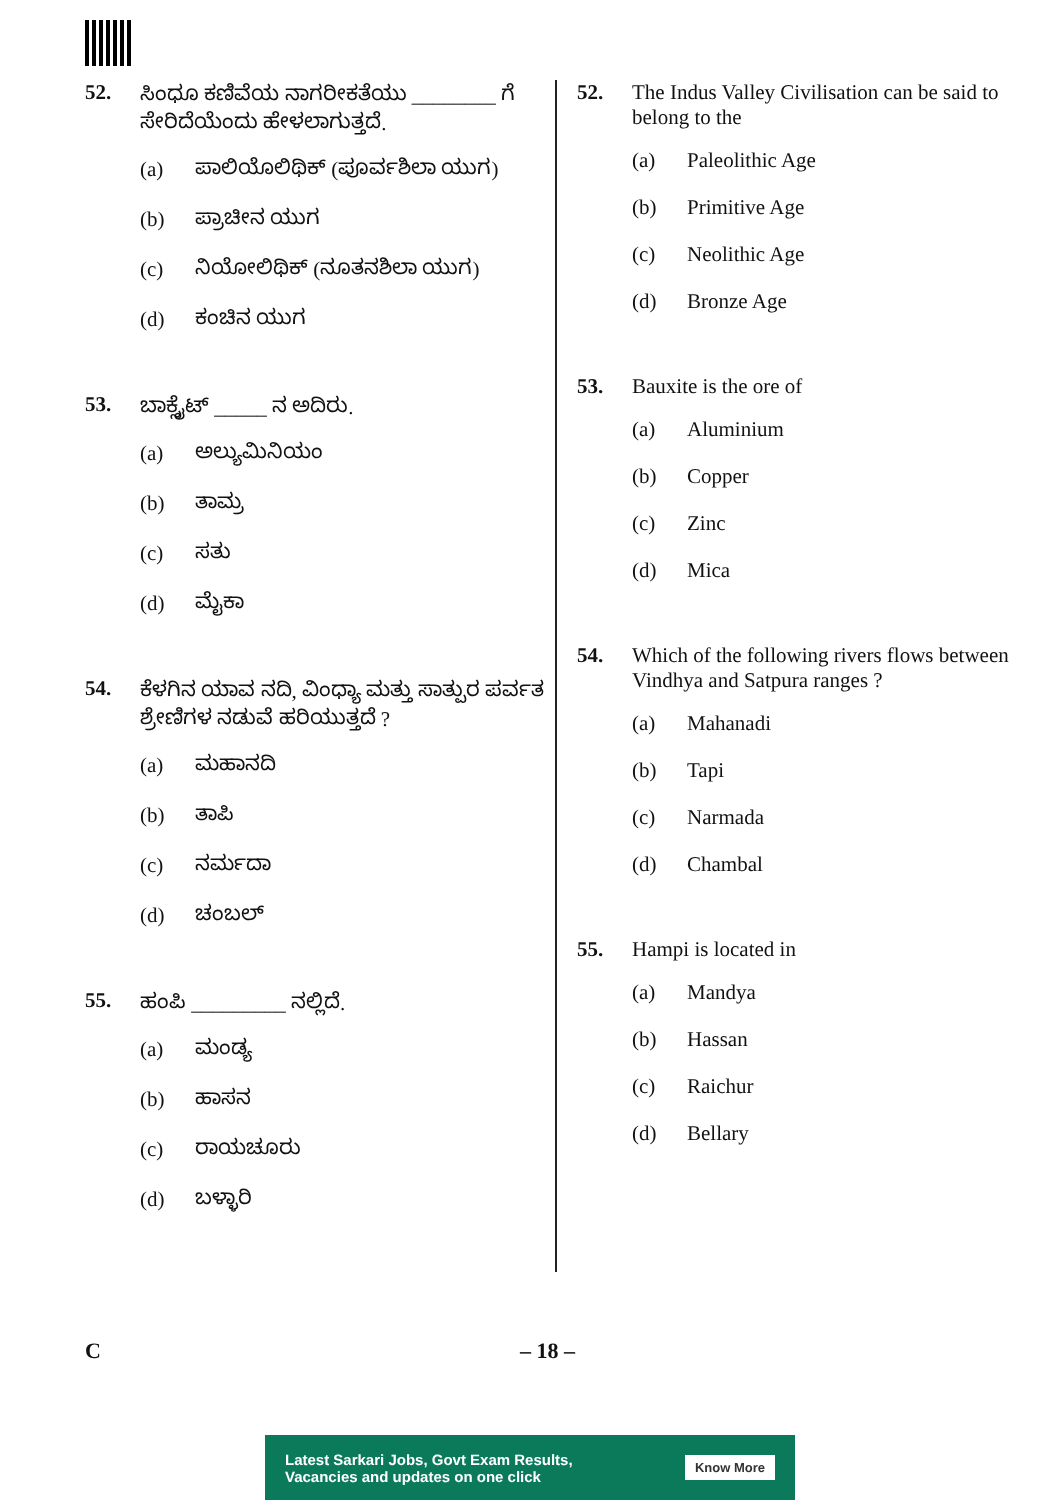52. ಸಿಂಧೂ ಕಣಿವೆಯ ನಾಗರೀಕತೆಯು ________ ಗೆ ಸೇರಿದೆಯೆಂದು ಹೇಳಲಾಗುತ್ತದೆ.
(a) ಪಾಲಿಯೊಲಿಥಿಕ್ (ಪೂರ್ವಶಿಲಾ ಯುಗ)
(b) ಪ್ರಾಚೀನ ಯುಗ
(c) ನಿಯೋಲಿಥಿಕ್ (ನೂತನಶಿಲಾ ಯುಗ)
(d) ಕಂಚಿನ ಯುಗ
53. ಬಾಕ್ಸೈಟ್ _____ ನ ಅದಿರು.
(a) ಅಲ್ಯುಮಿನಿಯಂ
(b) ತಾಮ್ರ
(c) ಸತು
(d) ಮೈಕಾ
54. ಕೆಳಗಿನ ಯಾವ ನದಿ, ವಿಂಧ್ಯಾ ಮತ್ತು ಸಾತ್ಪುರ ಪರ್ವತ ಶ್ರೇಣಿಗಳ ನಡುವೆ ಹರಿಯುತ್ತದೆ ?
(a) ಮಹಾನದಿ
(b) ತಾಪಿ
(c) ನರ್ಮದಾ
(d) ಚಂಬಲ್
55. ಹಂಪಿ _________ ನಲ್ಲಿದೆ.
(a) ಮಂಡ್ಯ
(b) ಹಾಸನ
(c) ರಾಯಚೂರು
(d) ಬಳ್ಳಾರಿ
52. The Indus Valley Civilisation can be said to belong to the
(a) Paleolithic Age
(b) Primitive Age
(c) Neolithic Age
(d) Bronze Age
53. Bauxite is the ore of
(a) Aluminium
(b) Copper
(c) Zinc
(d) Mica
54. Which of the following rivers flows between Vindhya and Satpura ranges ?
(a) Mahanadi
(b) Tapi
(c) Narmada
(d) Chambal
55. Hampi is located in
(a) Mandya
(b) Hassan
(c) Raichur
(d) Bellary
C – 18 –
Latest Sarkari Jobs, Govt Exam Results,
Vacancies and updates on one click Know More